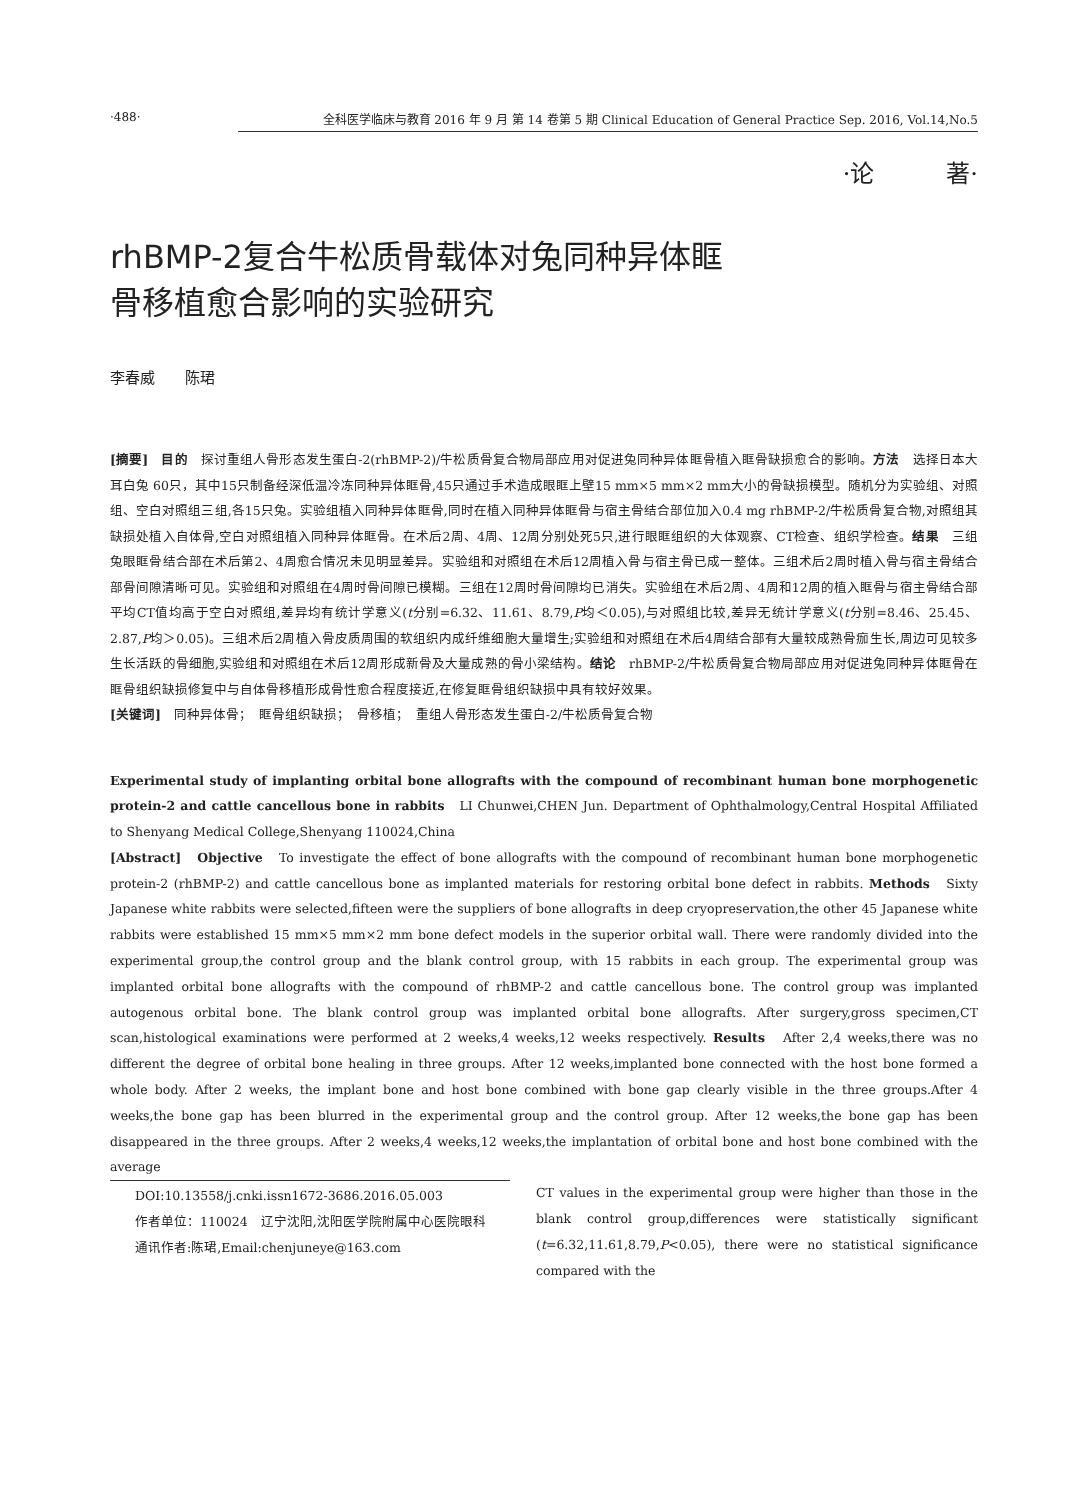·488· 全科医学临床与教育 2016 年 9 月 第 14 卷第 5 期 Clinical Education of General Practice Sep. 2016, Vol.14,No.5
·论　　　著·
rhBMP-2复合牛松质骨载体对兔同种异体眶
骨移植愈合影响的实验研究
李春威　　陈珺
[摘要]　目的　探讨重组人骨形态发生蛋白-2(rhBMP-2)/牛松质骨复合物局部应用对促进兔同种异体眶骨植入眶骨缺损愈合的影响。方法　选择日本大耳白兔 60只，其中15只制备经深低温冷冻同种异体眶骨,45只通过手术造成眼眶上壁15 mm×5 mm×2 mm大小的骨缺损模型。随机分为实验组、对照组、空白对照组三组,各15只兔。实验组植入同种异体眶骨,同时在植入同种异体眶骨与宿主骨结合部位加入0.4 mg rhBMP-2/牛松质骨复合物,对照组其缺损处植入自体骨,空白对照组植入同种异体眶骨。在术后2周、4周、12周分别处死5只,进行眼眶组织的大体观察、CT检查、组织学检查。结果　三组兔眼眶骨结合部在术后第2、4周愈合情况未见明显差异。实验组和对照组在术后12周植入骨与宿主骨已成一整体。三组术后2周时植入骨与宿主骨结合部骨间隙清晰可见。实验组和对照组在4周时骨间隙已模糊。三组在12周时骨间隙均已消失。实验组在术后2周、4周和12周的植入眶骨与宿主骨结合部平均CT值均高于空白对照组,差异均有统计学意义(t分别=6.32、11.61、8.79,P均＜0.05),与对照组比较,差异无统计学意义(t分别=8.46、25.45、2.87,P均＞0.05)。三组术后2周植入骨皮质周围的软组织内成纤维细胞大量增生;实验组和对照组在术后4周结合部有大量较成熟骨痂生长,周边可见较多生长活跃的骨细胞,实验组和对照组在术后12周形成新骨及大量成熟的骨小梁结构。结论　rhBMP-2/牛松质骨复合物局部应用对促进兔同种异体眶骨在眶骨组织缺损修复中与自体骨移植形成骨性愈合程度接近,在修复眶骨组织缺损中具有较好效果。
[关键词]　同种异体骨；　眶骨组织缺损；　骨移植；　重组人骨形态发生蛋白-2/牛松质骨复合物
Experimental study of implanting orbital bone allografts with the compound of recombinant human bone morphogenetic protein-2 and cattle cancellous bone in rabbits　LI Chunwei,CHEN Jun. Department of Ophthalmology,Central Hospital Affiliated to Shenyang Medical College,Shenyang 110024,China
[Abstract]　Objective　To investigate the effect of bone allografts with the compound of recombinant human bone morphogenetic protein-2 (rhBMP-2) and cattle cancellous bone as implanted materials for restoring orbital bone defect in rabbits. Methods　Sixty Japanese white rabbits were selected,fifteen were the suppliers of bone allografts in deep cryopreservation,the other 45 Japanese white rabbits were established 15 mm×5 mm×2 mm bone defect models in the superior orbital wall. There were randomly divided into the experimental group,the control group and the blank control group, with 15 rabbits in each group. The experimental group was implanted orbital bone allografts with the compound of rhBMP-2 and cattle cancellous bone. The control group was implanted autogenous orbital bone. The blank control group was implanted orbital bone allografts. After surgery,gross specimen,CT scan,histological examinations were performed at 2 weeks,4 weeks,12 weeks respectively. Results　After 2,4 weeks,there was no different the degree of orbital bone healing in three groups. After 12 weeks,implanted bone connected with the host bone formed a whole body. After 2 weeks, the implant bone and host bone combined with bone gap clearly visible in the three groups.After 4 weeks,the bone gap has been blurred in the experimental group and the control group. After 12 weeks,the bone gap has been disappeared in the three groups. After 2 weeks,4 weeks,12 weeks,the implantation of orbital bone and host bone combined with the average
DOI:10.13558/j.cnki.issn1672-3686.2016.05.003
作者单位：110024　辽宁沈阳,沈阳医学院附属中心医院眼科
通讯作者:陈珺,Email:chenjuneye@163.com
CT values in the experimental group were higher than those in the blank control group,differences were statistically significant (t=6.32,11.61,8.79,P<0.05), there were no statistical significance compared with the